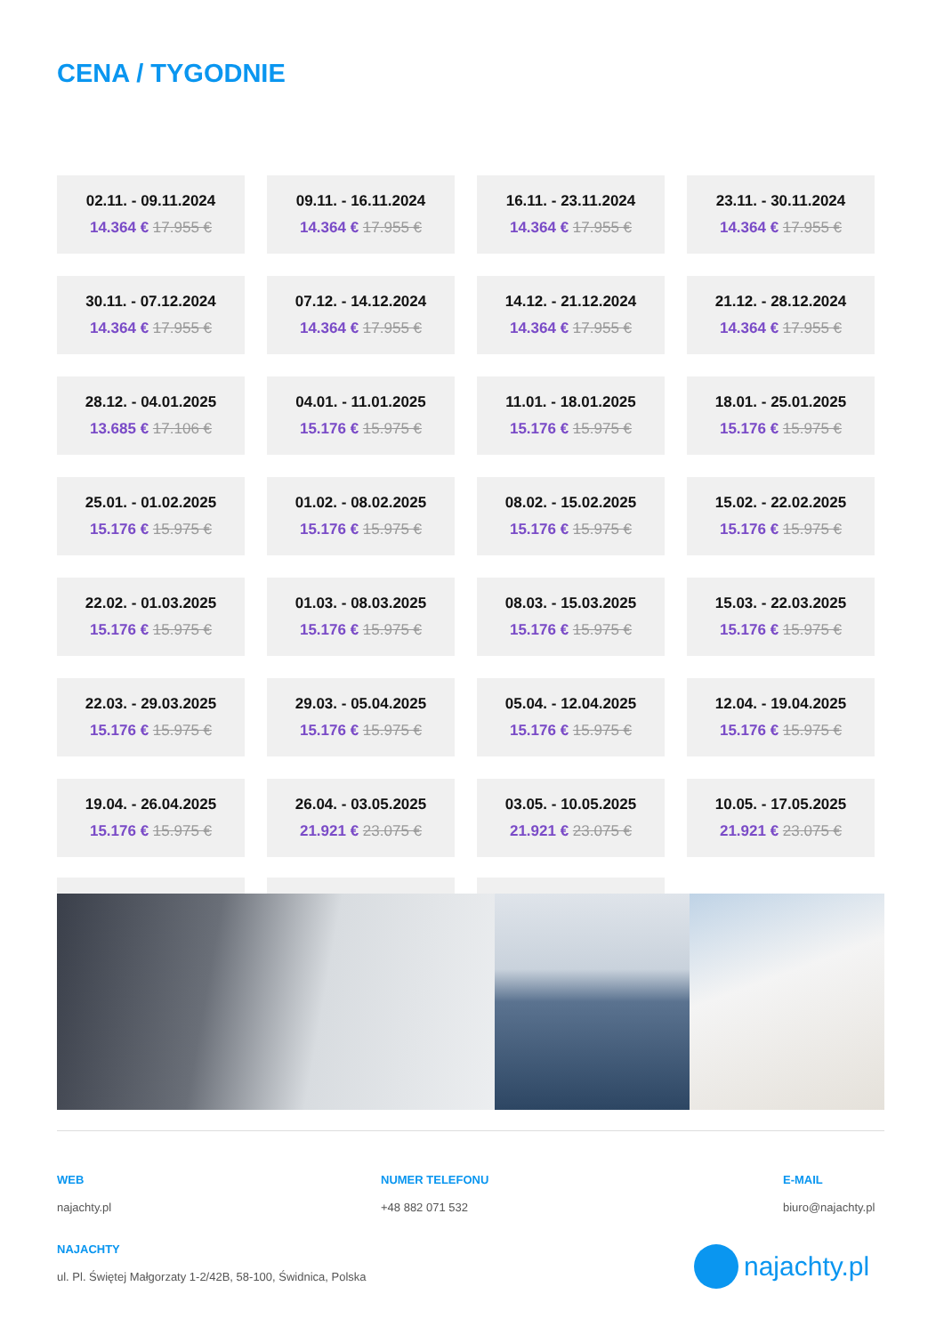CENA / TYGODNIE
| 02.11. - 09.11.2024 14.364 € 17.955 € | | 09.11. - 16.11.2024 14.364 € 17.955 € | | 16.11. - 23.11.2024 14.364 € 17.955 € | | 23.11. - 30.11.2024 14.364 € 17.955 € |
| 30.11. - 07.12.2024 14.364 € 17.955 € | | 07.12. - 14.12.2024 14.364 € 17.955 € | | 14.12. - 21.12.2024 14.364 € 17.955 € | | 21.12. - 28.12.2024 14.364 € 17.955 € |
| 28.12. - 04.01.2025 13.685 € 17.106 € | | 04.01. - 11.01.2025 15.176 € 15.975 € | | 11.01. - 18.01.2025 15.176 € 15.975 € | | 18.01. - 25.01.2025 15.176 € 15.975 € |
| 25.01. - 01.02.2025 15.176 € 15.975 € | | 01.02. - 08.02.2025 15.176 € 15.975 € | | 08.02. - 15.02.2025 15.176 € 15.975 € | | 15.02. - 22.02.2025 15.176 € 15.975 € |
| 22.02. - 01.03.2025 15.176 € 15.975 € | | 01.03. - 08.03.2025 15.176 € 15.975 € | | 08.03. - 15.03.2025 15.176 € 15.975 € | | 15.03. - 22.03.2025 15.176 € 15.975 € |
| 22.03. - 29.03.2025 15.176 € 15.975 € | | 29.03. - 05.04.2025 15.176 € 15.975 € | | 05.04. - 12.04.2025 15.176 € 15.975 € | | 12.04. - 19.04.2025 15.176 € 15.975 € |
| 19.04. - 26.04.2025 15.176 € 15.975 € | | 26.04. - 03.05.2025 21.921 € 23.075 € | | 03.05. - 10.05.2025 21.921 € 23.075 € | | 10.05. - 17.05.2025 21.921 € 23.075 € |
WEB
najachty.pl
NUMER TELEFONU
+48 882 071 532
E-MAIL
biuro@najachty.pl
NAJACHTY
ul. Pl. Świętej Małgorzaty 1-2/42B, 58-100, Świdnica, Polska
najachty.pl